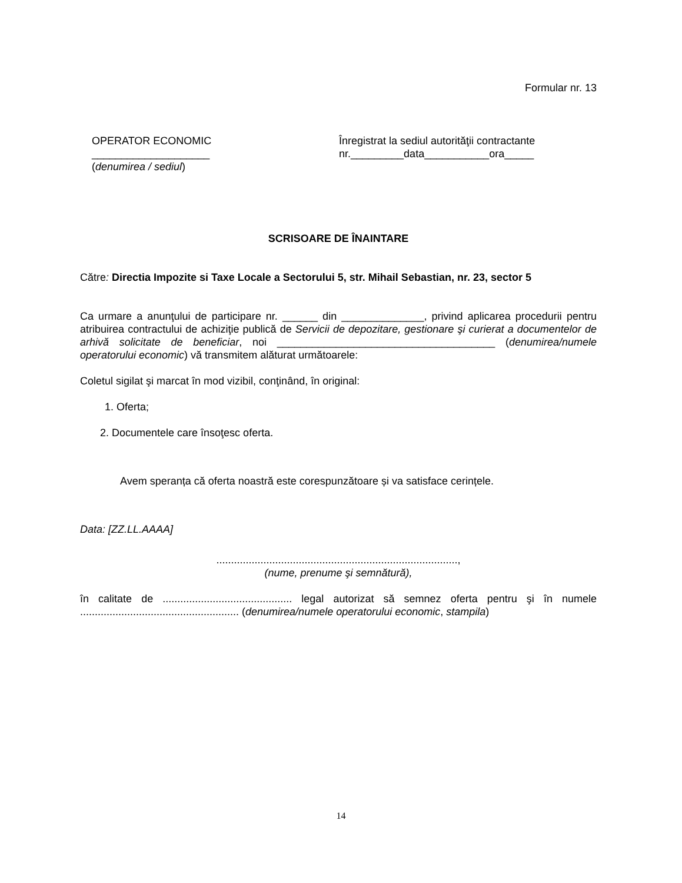Formular nr. 13
OPERATOR ECONOMIC
____________________
(denumirea / sediul)
Înregistrat la sediul autorităţii contractante
nr._________data___________ora_____
SCRISOARE DE ÎNAINTARE
Către: Directia Impozite si Taxe Locale a Sectorului 5, str. Mihail Sebastian, nr. 23, sector 5
Ca urmare a anunţului de participare nr. ______ din ______________, privind aplicarea procedurii pentru atribuirea contractului de achiziţie publică de Servicii de depozitare, gestionare şi curierat a documentelor de arhivă solicitate de beneficiar, noi _____________________________________ (denumirea/numele operatorului economic) vă transmitem alăturat următoarele:
Coletul sigilat şi marcat în mod vizibil, conţinând, în original:
1. Oferta;
2. Documentele care însoţesc oferta.
Avem speranța că oferta noastră este corespunzătoare și va satisface cerințele.
Data: [ZZ.LL.AAAA]
..................................................................................,
(nume, prenume şi semnătură),
în calitate de ............................................ legal autorizat să semnez oferta pentru şi în numele ...................................................... (denumirea/numele operatorului economic, stampila)
14